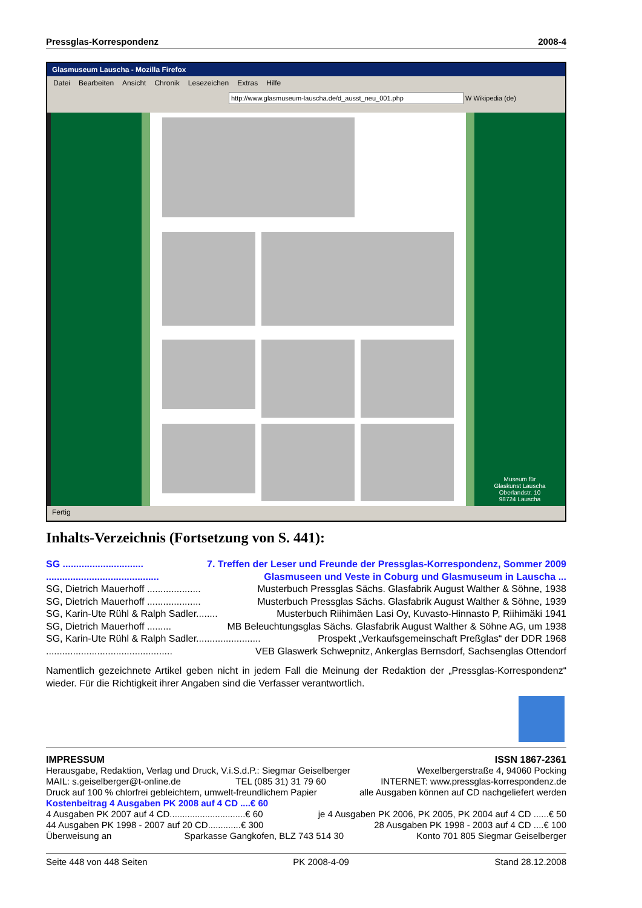Pressglas-Korrespondenz 2008-4
Glasmuseum Lauscha - Mozilla Firefox
Datei Bearbeiten Ansicht Chronik Lesezeichen Extras Hilfe
http://www.glasmuseum-lauscha.de/d_ausst_neu_001.php W Wikipedia (de)
Museum für
Glaskunst Lauscha
Oberlandstr. 10
98724 Lauscha
Fertig
Inhalts-Verzeichnis (Fortsetzung von S. 441):
SG .............................. 7. Treffen der Leser und Freunde der Pressglas-Korrespondenz, Sommer 2009
.......................................... Glasmuseen und Veste in Coburg und Glasmuseum in Lauscha ...
SG, Dietrich Mauerhoff .................... Musterbuch Pressglas Sächs. Glasfabrik August Walther & Söhne, 1938
SG, Dietrich Mauerhoff .................... Musterbuch Pressglas Sächs. Glasfabrik August Walther & Söhne, 1939
SG, Karin-Ute Rühl & Ralph Sadler........ Musterbuch Riihimäen Lasi Oy, Kuvasto-Hinnasto P, Riihimäki 1941
SG, Dietrich Mauerhoff ......... MB Beleuchtungsglas Sächs. Glasfabrik August Walther & Söhne AG, um 1938
SG, Karin-Ute Rühl & Ralph Sadler........................ Prospekt „Verkaufsgemeinschaft Preßglas“ der DDR 1968
............................................... VEB Glaswerk Schwepnitz, Ankerglas Bernsdorf, Sachsenglas Ottendorf
Namentlich gezeichnete Artikel geben nicht in jedem Fall die Meinung der Redaktion der „Pressglas-Korrespondenz“ wieder. Für die Richtigkeit ihrer Angaben sind die Verfasser verantwortlich.
IMPRESSUM ISSN 1867-2361
Herausgabe, Redaktion, Verlag und Druck, V.i.S.d.P.: Siegmar Geiselberger Wexelbergerstraße 4, 94060 Pocking
MAIL: s.geiselberger@t-online.de TEL (085 31) 31 79 60 INTERNET: www.pressglas-korrespondenz.de
Druck auf 100 % chlorfrei gebleichtem, umwelt-freundlichem Papier alle Ausgaben können auf CD nachgeliefert werden
Kostenbeitrag 4 Ausgaben PK 2008 auf 4 CD ....€ 60
4 Ausgaben PK 2007 auf 4 CD..............................€ 60 je 4 Ausgaben PK 2006, PK 2005, PK 2004 auf 4 CD ......€ 50
44 Ausgaben PK 1998 - 2007 auf 20 CD.............€ 300 28 Ausgaben PK 1998 - 2003 auf 4 CD ....€ 100
Überweisung an Sparkasse Gangkofen, BLZ 743 514 30 Konto 701 805 Siegmar Geiselberger
Seite 448 von 448 Seiten PK 2008-4-09 Stand 28.12.2008